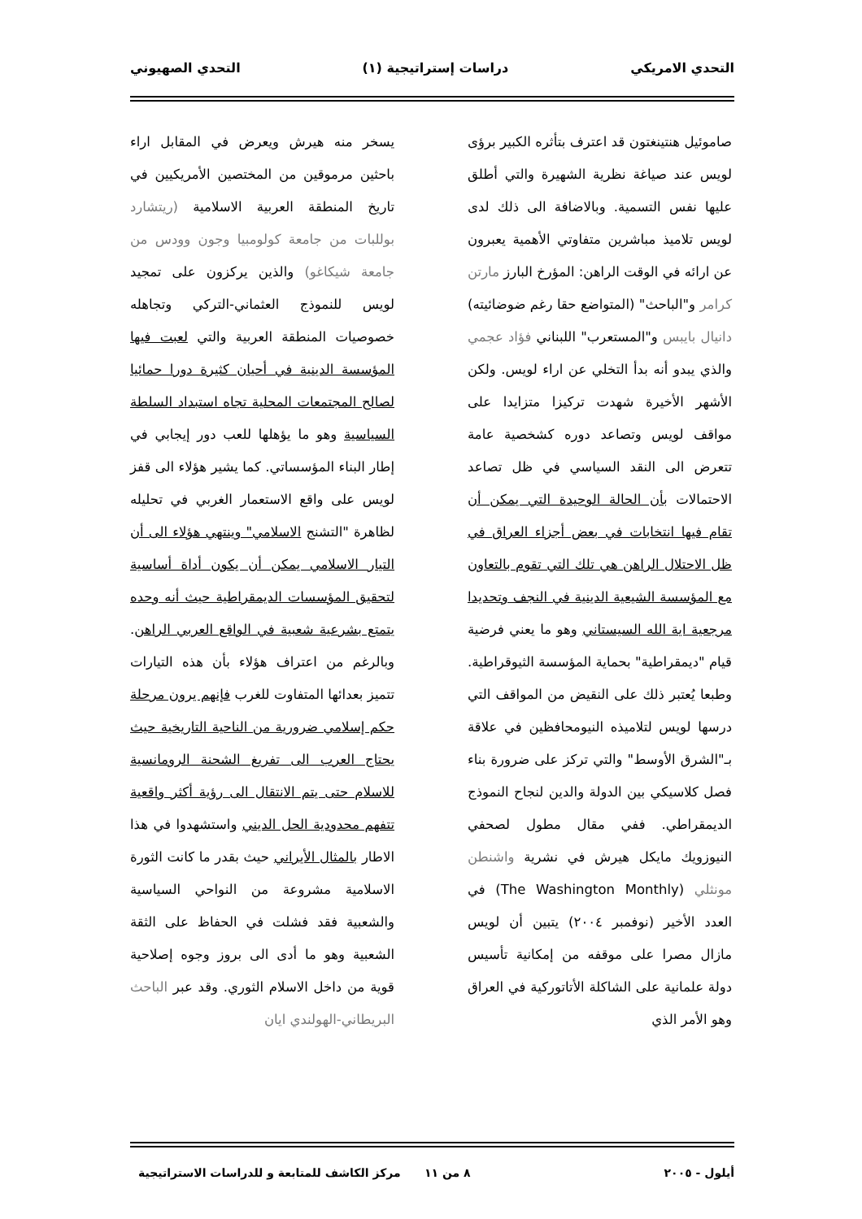التحدي الامريكي دراسات إستراتيجية (١) التحدي الصهيوني
صاموئيل هنتينغتون قد اعترف بتأثره الكبير برؤى لويس عند صياغة نظرية الشهيرة والتي أطلق عليها نفس التسمية. وبالاضافة الى ذلك لدى لويس تلاميذ مباشرين متفاوتي الأهمية يعبرون عن ارائه في الوقت الراهن: المؤرخ البارز مارتن كرامر و"الباحث" (المتواضع حقا رغم ضوضائيته) دانيال بايبس و"المستعرب" اللبناني فؤاد عجمي والذي يبدو أنه بدأ التخلي عن اراء لويس. ولكن الأشهر الأخيرة شهدت تركيزا متزايدا على مواقف لويس وتصاعد دوره كشخصية عامة تتعرض الى النقد السياسي في ظل تصاعد الاحتمالات بأن الحالة الوحيدة التي يمكن أن تقام فيها انتخابات في بعض أجزاء العراق في ظل الاحتلال الراهن هي تلك التي تقوم بالتعاون مع المؤسسة الشيعية الدينية في النجف وتحديدا مرجعية اية الله السيستاني وهو ما يعني فرضية قيام "ديمقراطية" بحماية المؤسسة الثيوقراطية. وطبعا يُعتبر ذلك على النقيض من المواقف التي درسها لويس لتلاميذه النيومحافظين في علاقة بـ"الشرق الأوسط" والتي تركز على ضرورة بناء فصل كلاسيكي بين الدولة والدين لنجاح النموذج الديمقراطي. ففي مقال مطول لصحفي النيوزويك مايكل هيرش في نشرية واشنطن مونثلي (The Washington Monthly) في العدد الأخير (نوفمبر ٢٠٠٤) يتبين أن لويس مازال مصرا على موقفه من إمكانية تأسيس دولة علمانية على الشاكلة الأتاتوركية في العراق وهو الأمر الذي
يسخر منه هيرش ويعرض في المقابل اراء باحثين مرموقين من المختصين الأمريكيين في تاريخ المنطقة العربية الاسلامية (ريتشارد بوللبات من جامعة كولومبيا وجون وودس من جامعة شيكاغو) والذين يركزون على تمجيد لويس للنموذج العثماني-التركي وتجاهله خصوصيات المنطقة العربية والتي لعبت فيها المؤسسة الدينية في أحيان كثيرة دورا حمائيا لصالح المجتمعات المحلية تجاه استبداد السلطة السياسية وهو ما يؤهلها للعب دور إيجابي في إطار البناء المؤسساتي. كما يشير هؤلاء الى قفز لويس على واقع الاستعمار الغربي في تحليله لظاهرة "التشنج الاسلامي" وينتهي هؤلاء الى أن التيار الاسلامي يمكن أن يكون أداة أساسية لتحقيق المؤسسات الديمقراطية حيث أنه وحده يتمتع بشرعية شعبية في الواقع العربي الراهن. وبالرغم من اعتراف هؤلاء بأن هذه التيارات تتميز بعدائها المتفاوت للغرب فإنهم يرون مرحلة حكم إسلامي ضرورية من الناحية التاريخية حيث يحتاج العرب الى تفريغ الشحنة الرومانسية للاسلام حتى يتم الانتقال الى رؤية أكثر واقعية تتفهم محدودية الحل الديني واستشهدوا في هذا الاطار بالمثال الأيراني حيث بقدر ما كانت الثورة الاسلامية مشروعة من النواحي السياسية والشعبية فقد فشلت في الحفاظ على الثقة الشعبية وهو ما أدى الى بروز وجوه إصلاحية قوية من داخل الاسلام الثوري. وقد عبر الباحث البريطاني-الهولندي ايان
أيلول - ٢٠٠٥ ٨ من ١١ مركز الكاشف للمتابعة و للدراسات الاستراتيجية